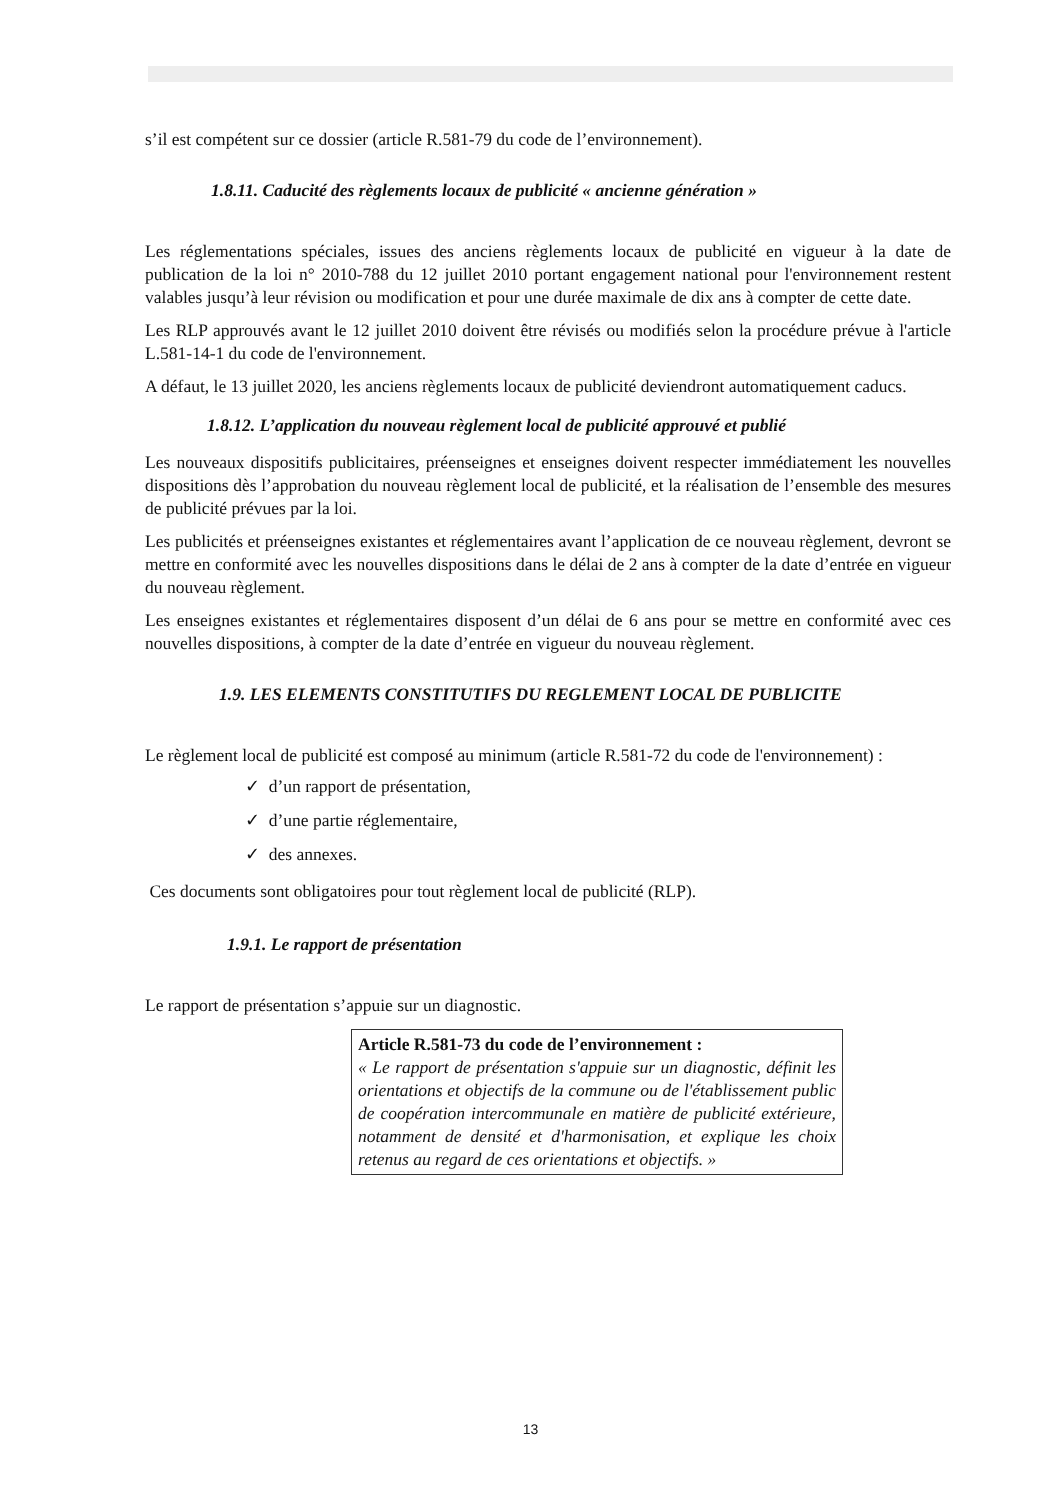s’il est compétent sur ce dossier (article R.581-79 du code de l’environnement).
1.8.11. Caducité des règlements locaux de publicité « ancienne génération »
Les réglementations spéciales, issues des anciens règlements locaux de publicité en vigueur à la date de publication de la loi n° 2010-788 du 12 juillet 2010 portant engagement national pour l'environnement restent valables jusqu’à leur révision ou modification et pour une durée maximale de dix ans à compter de cette date.
Les RLP approuvés avant le 12 juillet 2010 doivent être révisés ou modifiés selon la procédure prévue à l'article L.581-14-1 du code de l'environnement.
A défaut, le 13 juillet 2020, les anciens règlements locaux de publicité deviendront automatiquement caducs.
1.8.12. L’application du nouveau règlement local de publicité approuvé et publié
Les nouveaux dispositifs publicitaires, préenseignes et enseignes doivent respecter immédiatement les nouvelles dispositions dès l’approbation du nouveau règlement local de publicité, et la réalisation de l’ensemble des mesures de publicité prévues par la loi.
Les publicités et préenseignes existantes et réglementaires avant l’application de ce nouveau règlement, devront se mettre en conformité avec les nouvelles dispositions dans le délai de 2 ans à compter de la date d’entrée en vigueur du nouveau règlement.
Les enseignes existantes et réglementaires disposent d’un délai de 6 ans pour se mettre en conformité avec ces nouvelles dispositions, à compter de la date d’entrée en vigueur du nouveau règlement.
1.9. LES ELEMENTS CONSTITUTIFS DU REGLEMENT LOCAL DE PUBLICITE
Le règlement local de publicité est composé au minimum (article R.581-72 du code de l'environnement) :
✓ d’un rapport de présentation,
✓ d’une partie réglementaire,
✓ des annexes.
Ces documents sont obligatoires pour tout règlement local de publicité (RLP).
1.9.1. Le rapport de présentation
Le rapport de présentation s’appuie sur un diagnostic.
Article R.581-73 du code de l’environnement :
« Le rapport de présentation s'appuie sur un diagnostic, définit les orientations et objectifs de la commune ou de l'établissement public de coopération intercommunale en matière de publicité extérieure, notamment de densité et d'harmonisation, et explique les choix retenus au regard de ces orientations et objectifs. »
13